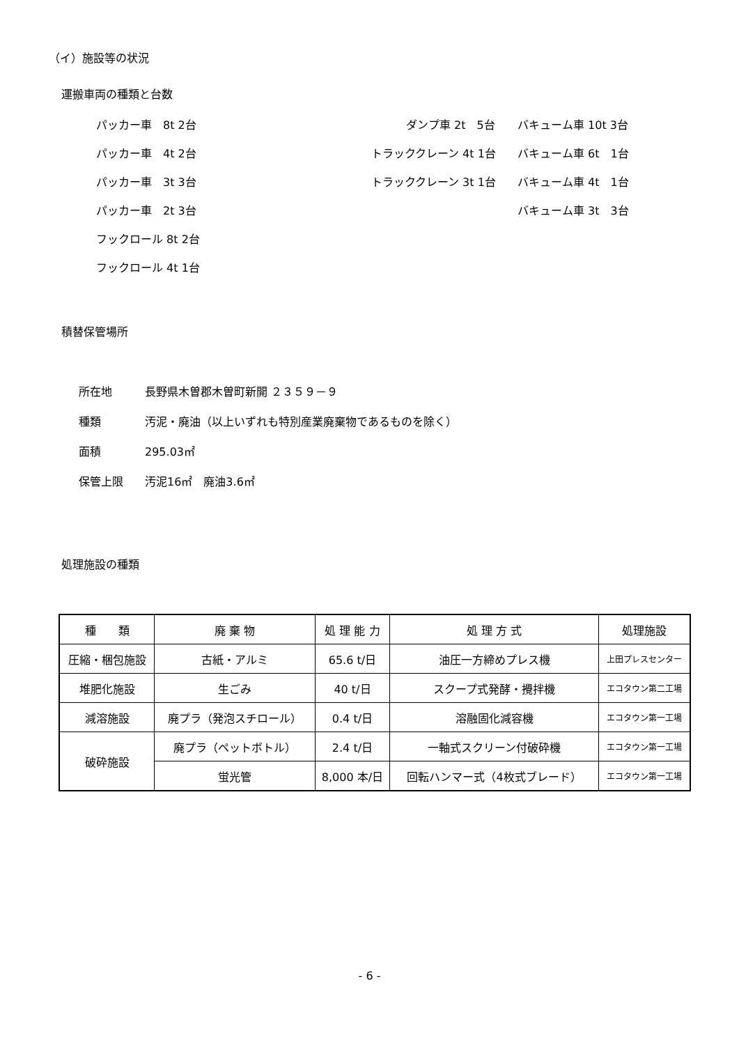（イ）施設等の状況
運搬車両の種類と台数
パッカー車　8t 2台
ダンプ車 2t　5台
バキューム車 10t 3台
パッカー車　4t 2台
トラッククレーン 4t 1台
バキューム車 6t　1台
パッカー車　3t 3台
トラッククレーン 3t 1台
バキューム車 4t　1台
パッカー車　2t 3台
バキューム車 3t　3台
フックロール 8t 2台
フックロール 4t 1台
積替保管場所
所在地 長野県木曽郡木曽町新開 ２３５９－９
種類 汚泥・廃油（以上いずれも特別産業廃棄物であるものを除く）
面積 295.03㎡
保管上限 汚泥16㎡　廃油3.6㎡
処理施設の種類
| 種 類 | 廃 棄 物 | 処 理 能 力 | 処 理 方 式 | 処理施設 |
| --- | --- | --- | --- | --- |
| 圧縮・梱包施設 | 古紙・アルミ | 65.6 t/日 | 油圧一方締めプレス機 | 上田プレスセンター |
| 堆肥化施設 | 生ごみ | 40 t/日 | スクープ式発酵・攪拌機 | エコタウン第二工場 |
| 減溶施設 | 廃プラ（発泡スチロール） | 0.4 t/日 | 溶融固化減容機 | エコタウン第一工場 |
| 破砕施設 | 廃プラ（ペットボトル） | 2.4 t/日 | 一軸式スクリーン付破砕機 | エコタウン第一工場 |
| | 蛍光管 | 8,000 本/日 | 回転ハンマー式（4枚式ブレード） | エコタウン第一工場 |
- 6 -